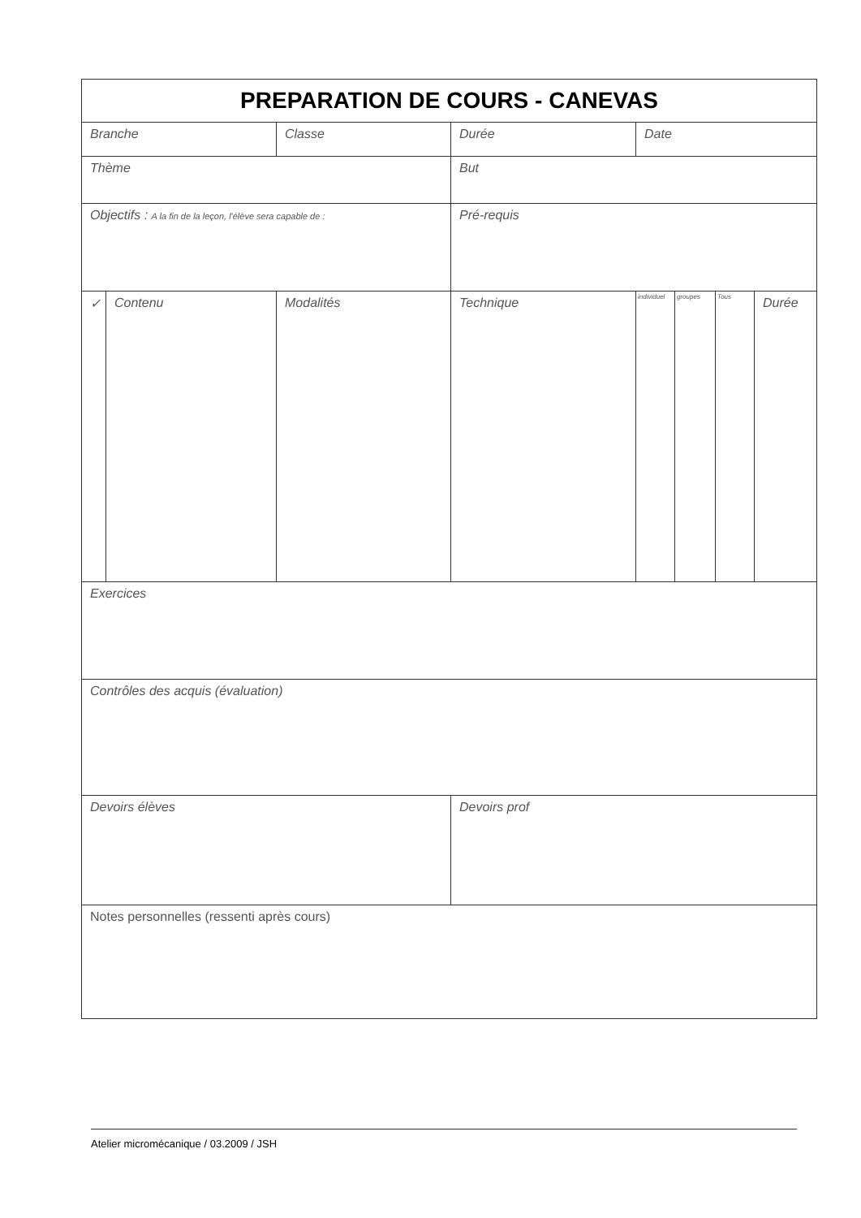| PREPARATION DE COURS - CANEVAS | | | | | | | |
| Branche | | Classe | Durée | Date | | | |
| Thème | | | But | | | | |
| Objectifs : A la fin de la leçon, l'élève sera capable de : | | | Pré-requis | | | | |
| ✓ | Contenu | Modalités | Technique | individuel | groupes | Tous | Durée |
| Exercices | | | | | | | |
| Contrôles des acquis (évaluation) | | | | | | | |
| Devoirs élèves | | | Devoirs prof | | | | |
| Notes personnelles (ressenti après cours) | | | | | | | |
Atelier micromécanique / 03.2009 / JSH